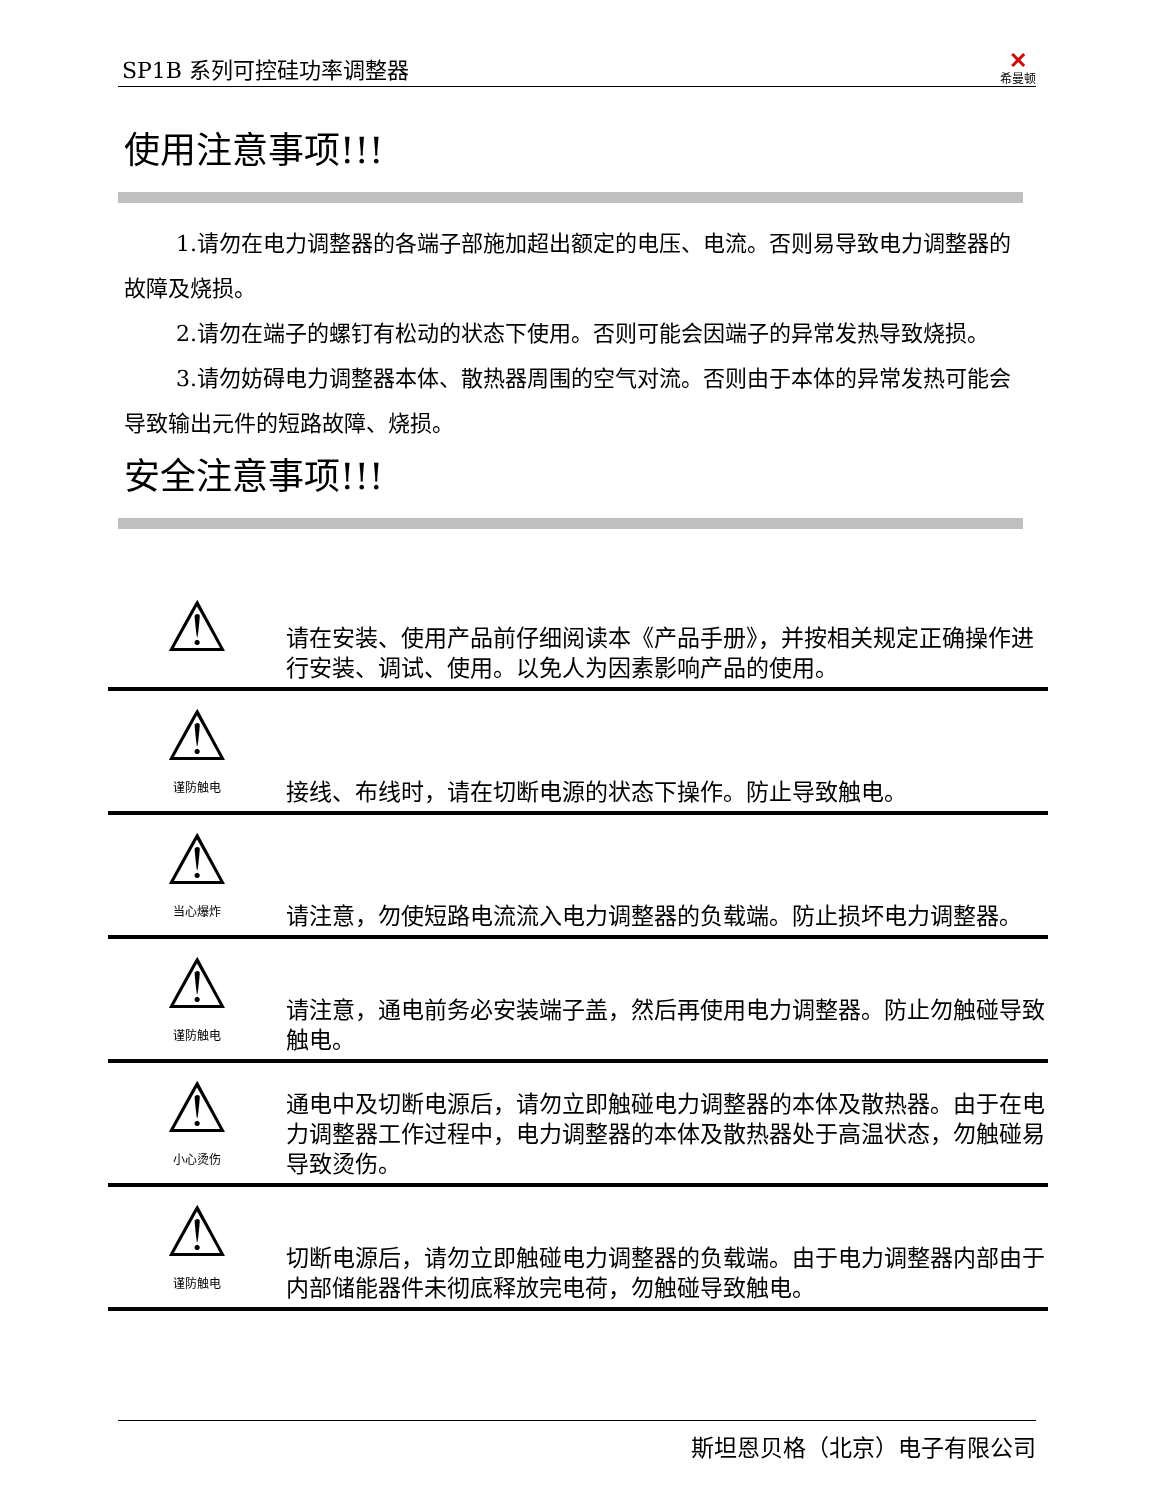SP1B 系列可控硅功率调整器
✕
希曼顿
使用注意事项!!!
1.请勿在电力调整器的各端子部施加超出额定的电压、电流。否则易导致电力调整器的故障及烧损。
2.请勿在端子的螺钉有松动的状态下使用。否则可能会因端子的异常发热导致烧损。
3.请勿妨碍电力调整器本体、散热器周围的空气对流。否则由于本体的异常发热可能会导致输出元件的短路故障、烧损。
安全注意事项!!!
| ⚠ | 请在安装、使用产品前仔细阅读本《产品手册》，并按相关规定正确操作进行安装、调试、使用。以免人为因素影响产品的使用。 |
| ⚠ 谨防触电 | 接线、布线时，请在切断电源的状态下操作。防止导致触电。 |
| ⚠ 当心爆炸 | 请注意，勿使短路电流流入电力调整器的负载端。防止损坏电力调整器。 |
| ⚠ 谨防触电 | 请注意，通电前务必安装端子盖，然后再使用电力调整器。防止勿触碰导致触电。 |
| ⚠ 小心烫伤 | 通电中及切断电源后，请勿立即触碰电力调整器的本体及散热器。由于在电力调整器工作过程中，电力调整器的本体及散热器处于高温状态，勿触碰易导致烫伤。 |
| ⚠ 谨防触电 | 切断电源后，请勿立即触碰电力调整器的负载端。由于电力调整器内部由于内部储能器件未彻底释放完电荷，勿触碰导致触电。 |
斯坦恩贝格（北京）电子有限公司